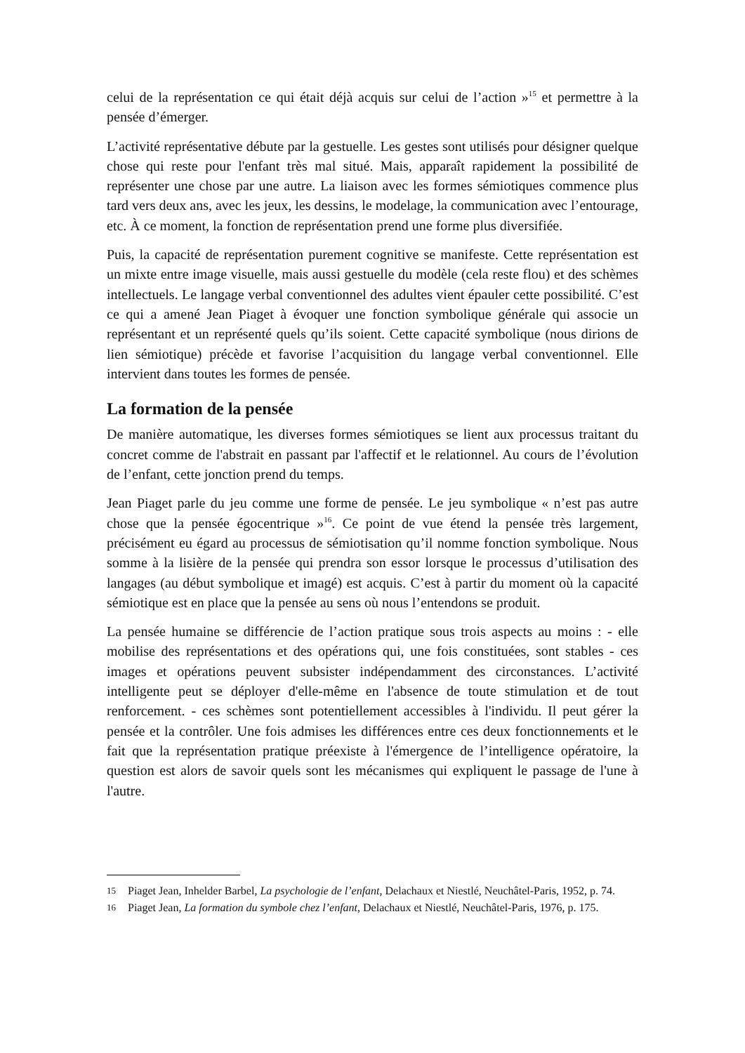celui de la représentation ce qui était déjà acquis sur celui de l’action »<sup>15</sup> et permettre à la pensée d’émerger.
L’activité représentative débute par la gestuelle. Les gestes sont utilisés pour désigner quelque chose qui reste pour l'enfant très mal situé. Mais, apparaît rapidement la possibilité de représenter une chose par une autre. La liaison avec les formes sémiotiques commence plus tard vers deux ans, avec les jeux, les dessins, le modelage, la communication avec l’entourage, etc. À ce moment, la fonction de représentation prend une forme plus diversifiée.
Puis, la capacité de représentation purement cognitive se manifeste. Cette représentation est un mixte entre image visuelle, mais aussi gestuelle du modèle (cela reste flou) et des schèmes intellectuels. Le langage verbal conventionnel des adultes vient épauler cette possibilité. C’est ce qui a amené Jean Piaget à évoquer une fonction symbolique générale qui associe un représentant et un représenté quels qu’ils soient. Cette capacité symbolique (nous dirions de lien sémiotique) précède et favorise l’acquisition du langage verbal conventionnel. Elle intervient dans toutes les formes de pensée.
La formation de la pensée
De manière automatique, les diverses formes sémiotiques se lient aux processus traitant du concret comme de l'abstrait en passant par l'affectif et le relationnel. Au cours de l’évolution de l’enfant, cette jonction prend du temps.
Jean Piaget parle du jeu comme une forme de pensée. Le jeu symbolique « n’est pas autre chose que la pensée égocentrique »<sup>16</sup>. Ce point de vue étend la pensée très largement, précisément eu égard au processus de sémiotisation qu’il nomme fonction symbolique. Nous somme à la lisière de la pensée qui prendra son essor lorsque le processus d’utilisation des langages (au début symbolique et imagé) est acquis. C’est à partir du moment où la capacité sémiotique est en place que la pensée au sens où nous l’entendons se produit.
La pensée humaine se différencie de l’action pratique sous trois aspects au moins : - elle mobilise des représentations et des opérations qui, une fois constituées, sont stables - ces images et opérations peuvent subsister indépendamment des circonstances. L’activité intelligente peut se déployer d'elle-même en l'absence de toute stimulation et de tout renforcement. - ces schèmes sont potentiellement accessibles à l'individu. Il peut gérer la pensée et la contrôler. Une fois admises les différences entre ces deux fonctionnements et le fait que la représentation pratique préexiste à l'émergence de l’intelligence opératoire, la question est alors de savoir quels sont les mécanismes qui expliquent le passage de l'une à l'autre.
15 Piaget Jean, Inhelder Barbel, La psychologie de l’enfant, Delachaux et Niestlé, Neuchâtel-Paris, 1952, p. 74.
16 Piaget Jean, La formation du symbole chez l’enfant, Delachaux et Niestlé, Neuchâtel-Paris, 1976, p. 175.